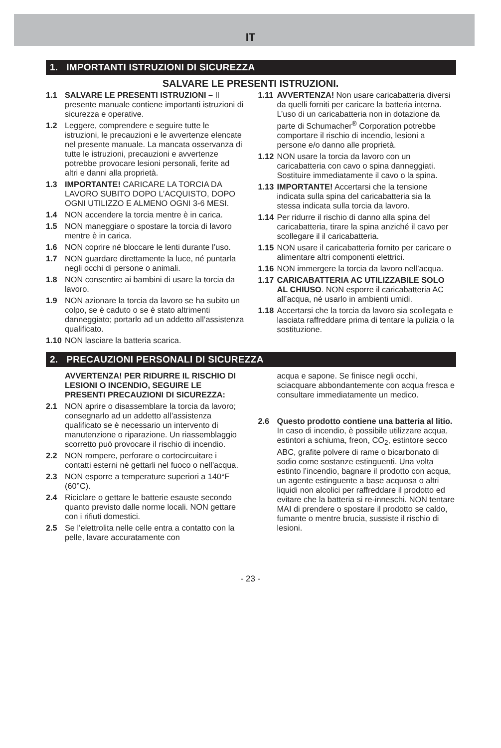IT
1. IMPORTANTI ISTRUZIONI DI SICUREZZA
SALVARE LE PRESENTI ISTRUZIONI.
1.1 SALVARE LE PRESENTI ISTRUZIONI – Il presente manuale contiene importanti istruzioni di sicurezza e operative.
1.2 Leggere, comprendere e seguire tutte le istruzioni, le precauzioni e le avvertenze elencate nel presente manuale. La mancata osservanza di tutte le istruzioni, precauzioni e avvertenze potrebbe provocare lesioni personali, ferite ad altri e danni alla proprietà.
1.3 IMPORTANTE! CARICARE LA TORCIA DA LAVORO SUBITO DOPO L’ACQUISTO, DOPO OGNI UTILIZZO E ALMENO OGNI 3-6 MESI.
1.4 NON accendere la torcia mentre è in carica.
1.5 NON maneggiare o spostare la torcia di lavoro mentre è in carica.
1.6 NON coprire né bloccare le lenti durante l’uso.
1.7 NON guardare direttamente la luce, né puntarla negli occhi di persone o animali.
1.8 NON consentire ai bambini di usare la torcia da lavoro.
1.9 NON azionare la torcia da lavoro se ha subito un colpo, se è caduto o se è stato altrimenti danneggiato; portarlo ad un addetto all’assistenza qualificato.
1.10 NON lasciare la batteria scarica.
1.11 AVVERTENZA! Non usare caricabatteria diversi da quelli forniti per caricare la batteria interna. L’uso di un caricabatteria non in dotazione da parte di Schumacher<sup>®</sup> Corporation potrebbe comportare il rischio di incendio, lesioni a persone e/o danno alle proprietà.
1.12 NON usare la torcia da lavoro con un caricabatteria con cavo o spina danneggiati. Sostituire immediatamente il cavo o la spina.
1.13 IMPORTANTE! Accertarsi che la tensione indicata sulla spina del caricabatteria sia la stessa indicata sulla torcia da lavoro.
1.14 Per ridurre il rischio di danno alla spina del caricabatteria, tirare la spina anziché il cavo per scollegare il il caricabatteria.
1.15 NON usare il caricabatteria fornito per caricare o alimentare altri componenti elettrici.
1.16 NON immergere la torcia da lavoro nell’acqua.
1.17 CARICABATTERIA AC UTILIZZABILE SOLO AL CHIUSO. NON esporre il caricabatteria AC all’acqua, né usarlo in ambienti umidi.
1.18 Accertarsi che la torcia da lavoro sia scollegata e lasciata raffreddare prima di tentare la pulizia o la sostituzione.
2. PRECAUZIONI PERSONALI DI SICUREZZA
AVVERTENZA! PER RIDURRE IL RISCHIO DI LESIONI O INCENDIO, SEGUIRE LE PRESENTI PRECAUZIONI DI SICUREZZA:
2.1 NON aprire o disassemblare la torcia da lavoro; consegnarlo ad un addetto all’assistenza qualificato se è necessario un intervento di manutenzione o riparazione. Un riassemblaggio scorretto può provocare il rischio di incendio.
2.2 NON rompere, perforare o cortocircuitare i contatti esterni né gettarli nel fuoco o nell'acqua.
2.3 NON esporre a temperature superiori a 140°F (60°C).
2.4 Riciclare o gettare le batterie esauste secondo quanto previsto dalle norme locali. NON gettare con i rifiuti domestici.
2.5 Se l’elettrolita nelle celle entra a contatto con la pelle, lavare accuratamente con
acqua e sapone. Se finisce negli occhi, sciacquare abbondantemente con acqua fresca e consultare immediatamente un medico.
2.6 Questo prodotto contiene una batteria al litio. In caso di incendio, è possibile utilizzare acqua, estintori a schiuma, freon, CO<sub>2</sub>, estintore secco ABC, grafite polvere di rame o bicarbonato di sodio come sostanze estinguenti. Una volta estinto l’incendio, bagnare il prodotto con acqua, un agente estinguente a base acquosa o altri liquidi non alcolici per raffreddare il prodotto ed evitare che la batteria si re-inneschi. NON tentare MAI di prendere o spostare il prodotto se caldo, fumante o mentre brucia, sussiste il rischio di lesioni.
- 23 -